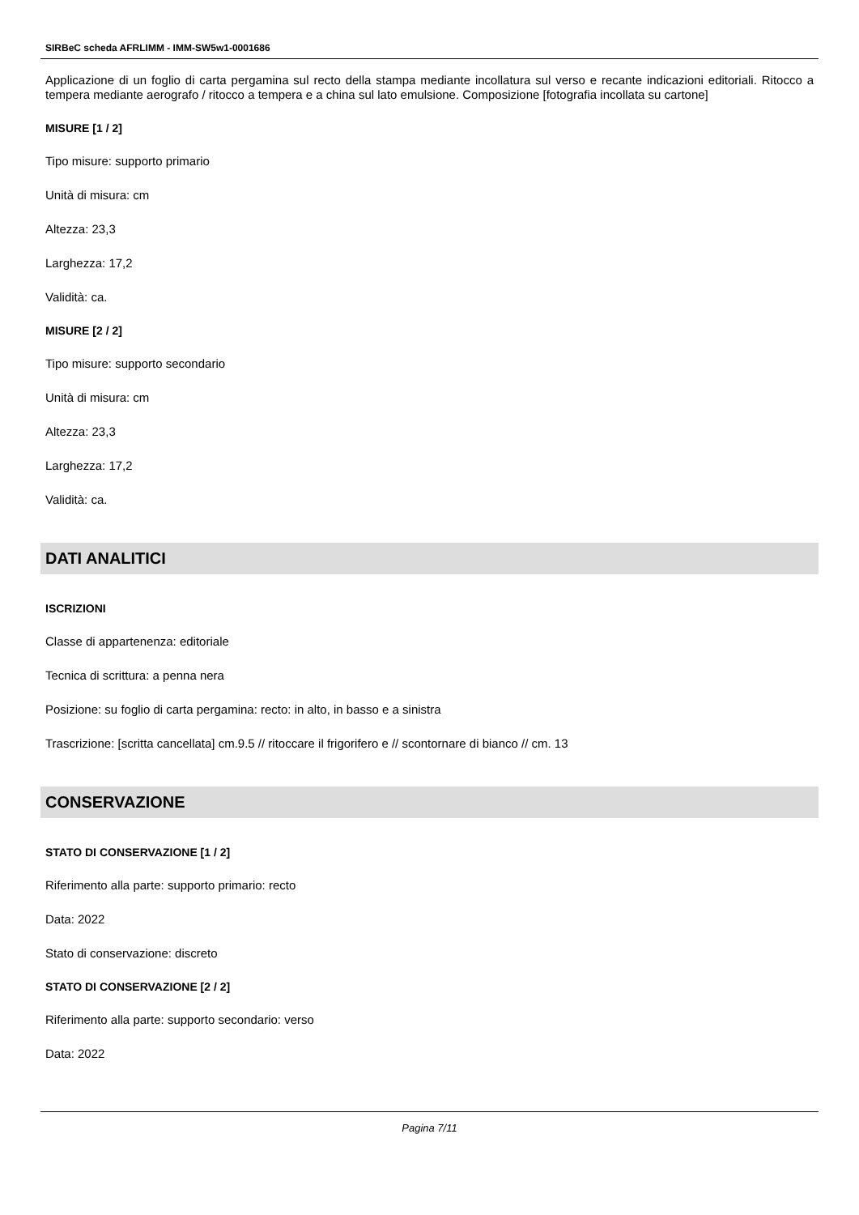SIRBeC scheda AFRLIMM - IMM-SW5w1-0001686
Applicazione di un foglio di carta pergamina sul recto della stampa mediante incollatura sul verso e recante indicazioni editoriali. Ritocco a tempera mediante aerografo / ritocco a tempera e a china sul lato emulsione. Composizione [fotografia incollata su cartone]
MISURE [1 / 2]
Tipo misure: supporto primario
Unità di misura: cm
Altezza: 23,3
Larghezza: 17,2
Validità: ca.
MISURE [2 / 2]
Tipo misure: supporto secondario
Unità di misura: cm
Altezza: 23,3
Larghezza: 17,2
Validità: ca.
DATI ANALITICI
ISCRIZIONI
Classe di appartenenza: editoriale
Tecnica di scrittura: a penna nera
Posizione: su foglio di carta pergamina: recto: in alto, in basso e a sinistra
Trascrizione: [scritta cancellata] cm.9.5 // ritoccare il frigorifero e // scontornare di bianco // cm. 13
CONSERVAZIONE
STATO DI CONSERVAZIONE [1 / 2]
Riferimento alla parte: supporto primario: recto
Data: 2022
Stato di conservazione: discreto
STATO DI CONSERVAZIONE [2 / 2]
Riferimento alla parte: supporto secondario: verso
Data: 2022
Pagina 7/11